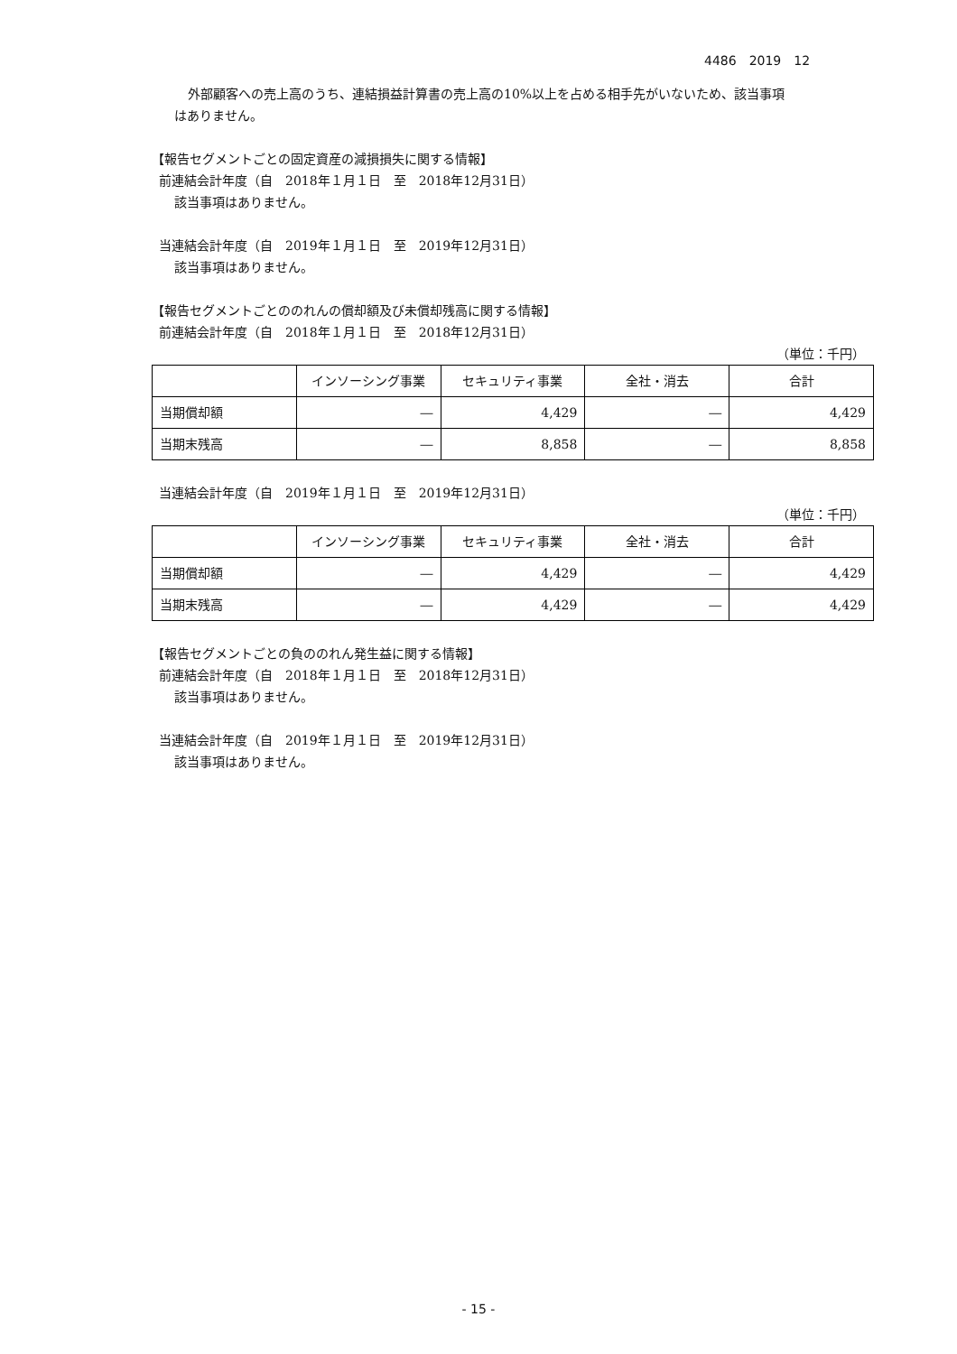4486　2019　12
外部顧客への売上高のうち、連結損益計算書の売上高の10%以上を占める相手先がいないため、該当事項
はありません。
【報告セグメントごとの固定資産の減損損失に関する情報】
前連結会計年度（自　2018年１月１日　至　2018年12月31日）
該当事項はありません。
当連結会計年度（自　2019年１月１日　至　2019年12月31日）
該当事項はありません。
【報告セグメントごとののれんの償却額及び未償却残高に関する情報】
前連結会計年度（自　2018年１月１日　至　2018年12月31日）
（単位：千円）
| | インソーシング事業 | セキュリティ事業 | 全社・消去 | 合計 |
| --- | --- | --- | --- | --- |
| 当期償却額 | ― | 4,429 | ― | 4,429 |
| 当期末残高 | ― | 8,858 | ― | 8,858 |
当連結会計年度（自　2019年１月１日　至　2019年12月31日）
（単位：千円）
| | インソーシング事業 | セキュリティ事業 | 全社・消去 | 合計 |
| --- | --- | --- | --- | --- |
| 当期償却額 | ― | 4,429 | ― | 4,429 |
| 当期末残高 | ― | 4,429 | ― | 4,429 |
【報告セグメントごとの負ののれん発生益に関する情報】
前連結会計年度（自　2018年１月１日　至　2018年12月31日）
該当事項はありません。
当連結会計年度（自　2019年１月１日　至　2019年12月31日）
該当事項はありません。
- 15 -